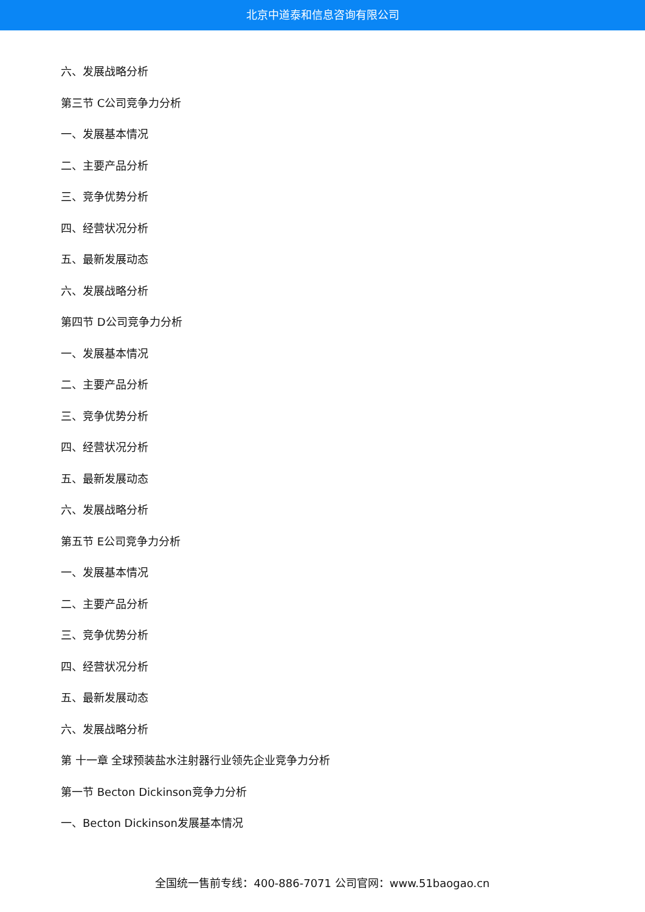北京中道泰和信息咨询有限公司
六、发展战略分析
第三节 C公司竞争力分析
一、发展基本情况
二、主要产品分析
三、竞争优势分析
四、经营状况分析
五、最新发展动态
六、发展战略分析
第四节 D公司竞争力分析
一、发展基本情况
二、主要产品分析
三、竞争优势分析
四、经营状况分析
五、最新发展动态
六、发展战略分析
第五节 E公司竞争力分析
一、发展基本情况
二、主要产品分析
三、竞争优势分析
四、经营状况分析
五、最新发展动态
六、发展战略分析
第 十一章 全球预装盐水注射器行业领先企业竞争力分析
第一节 Becton Dickinson竞争力分析
一、Becton Dickinson发展基本情况
全国统一售前专线：400-886-7071 公司官网：www.51baogao.cn